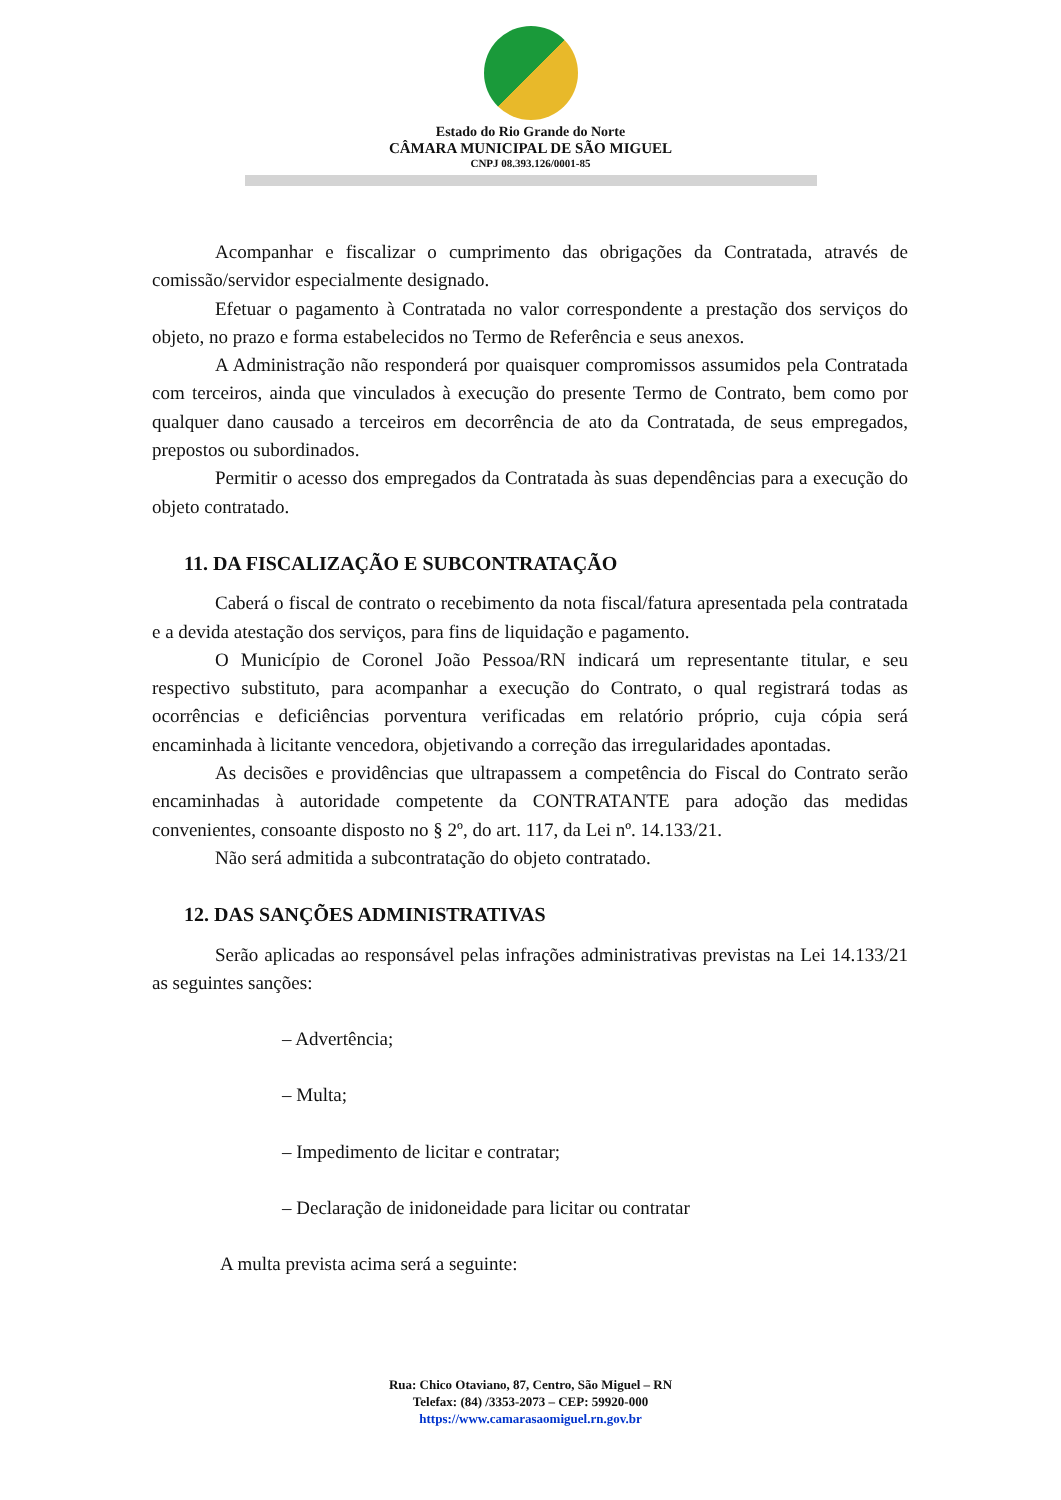Estado do Rio Grande do Norte
CÂMARA MUNICIPAL DE SÃO MIGUEL
CNPJ 08.393.126/0001-85
Acompanhar e fiscalizar o cumprimento das obrigações da Contratada, através de comissão/servidor especialmente designado.
Efetuar o pagamento à Contratada no valor correspondente a prestação dos serviços do objeto, no prazo e forma estabelecidos no Termo de Referência e seus anexos.
A Administração não responderá por quaisquer compromissos assumidos pela Contratada com terceiros, ainda que vinculados à execução do presente Termo de Contrato, bem como por qualquer dano causado a terceiros em decorrência de ato da Contratada, de seus empregados, prepostos ou subordinados.
Permitir o acesso dos empregados da Contratada às suas dependências para a execução do objeto contratado.
11. DA FISCALIZAÇÃO E SUBCONTRATAÇÃO
Caberá o fiscal de contrato o recebimento da nota fiscal/fatura apresentada pela contratada e a devida atestação dos serviços, para fins de liquidação e pagamento.
O Município de Coronel João Pessoa/RN indicará um representante titular, e seu respectivo substituto, para acompanhar a execução do Contrato, o qual registrará todas as ocorrências e deficiências porventura verificadas em relatório próprio, cuja cópia será encaminhada à licitante vencedora, objetivando a correção das irregularidades apontadas.
As decisões e providências que ultrapassem a competência do Fiscal do Contrato serão encaminhadas à autoridade competente da CONTRATANTE para adoção das medidas convenientes, consoante disposto no § 2º, do art. 117, da Lei nº. 14.133/21.
Não será admitida a subcontratação do objeto contratado.
12. DAS SANÇÕES ADMINISTRATIVAS
Serão aplicadas ao responsável pelas infrações administrativas previstas na Lei 14.133/21 as seguintes sanções:
– Advertência;
– Multa;
– Impedimento de licitar e contratar;
– Declaração de inidoneidade para licitar ou contratar
A multa prevista acima será a seguinte:
Rua: Chico Otaviano, 87, Centro, São Miguel – RN
Telefax: (84) /3353-2073 – CEP: 59920-000
https://www.camarasaomiguel.rn.gov.br